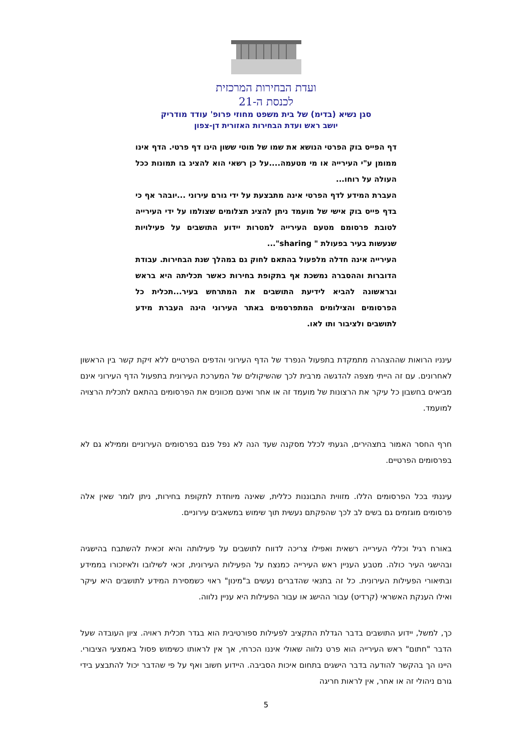ועדת הבחירות המרכזית
לכנסת ה-21
סגן נשיא (בדימ) של בית משפט מחוזי פרופ' עודד מודריק
יושב ראש ועדת הבחירות האזורית דן-צפון
דף הפייס בוק הפרטי הנושא את שמו של מוטי ששון הינו דף פרטי. הדף אינו ממומן ע"י העירייה או מי מטעמה....על כן רשאי הוא להציג בו תמונות ככל העולה על רוחו...
העברת המידע לדף הפרטי אינה מתבצעת על ידי גורם עירוני ...יובהר אף כי בדף פייס בוק אישי של מועמד ניתן להציג תצלומים שצולמו על ידי העירייה לטובת פרסומם מטעם העירייה למטרות יידוע התושבים על פעילויות שנעשות בעיר בפעולת " sharing"...
העירייה אינה חדלה מלפעול בהתאם לחוק גם במהלך שנת הבחירות. עבודת הדוברות וההסברה נמשכת אף בתקופת בחירות כאשר תכליתה היא בראש ובראשונה להביא לידיעת התושבים את המתרחש בעיר...תכלית כל הפרסומים והצילומים המתפרסמים באתר העירוני הינה העברת מידע לתושבים ולציבור ותו לאו.
עינניו הרואות שההצהרה מתמקדת בתפעול הנפרד של הדף העירוני והדפים הפרטיים ללא זיקת קשר בין הראשון לאחרונים. עם זה הייתי מצפה להדגשה מרבית לכך שהשיקולים של המערכת העירונית בתפעול הדף העירוני אינם מביאים בחשבון כל עיקר את הרצונות של מועמד זה או אחר ואינם מכוונים את הפרסומים בהתאם לתכלית הרצויה למועמד.
חרף החסר האמור בתצהירים, הגעתי לכלל מסקנה שעד הנה לא נפל פגם בפרסומים העירוניים וממילא גם לא בפרסומים הפרטיים.
עיננתי בכל הפרסומים הללו. מזווית התבוננות כללית, שאינה מיוחדת לתקופת בחירות, ניתן לומר שאין אלה פרסומים מוגזמים גם בשים לב לכך שהפקתם נעשית תוך שימוש במשאבים עירוניים.
באורח רגיל וכללי העירייה רשאית ואפילו צריכה לדווח לתושבים על פעילותה והיא זכאית להשתבח בהישגיה ובהישגי העיר כולה. מטבע העניין ראש העירייה כמנצח על הפעילות העירונית, זכאי לשילובו ולאיזכורו בממידע ובתיאורי הפעילות העירונית. כל זה בתנאי שהדברים נעשים ב"מינון" ראוי כשמסירת המידע לתושבים היא עיקר ואילו הענקת האשראי (קרדיט) עבור ההישג או עבור הפעילות היא עניין נלווה.
כך, למשל, יידוע התושבים בדבר הגדלת התקציב לפעילות ספורטיבית הוא בגדר תכלית ראויה. ציון העובדה שעל הדבר "חתום" ראש העירייה הוא פרט נלווה שאולי איננו הכרחי, אך אין לראותו כשימוש פסול באמצעי הציבורי. היינו הך בהקשר להודעה בדבר הישגים בתחום איכות הסביבה. היידוע חשוב ואף על פי שהדבר יכול להתבצע בידי גורם ניהולי זה או אחר, אין לראות חריגה
5